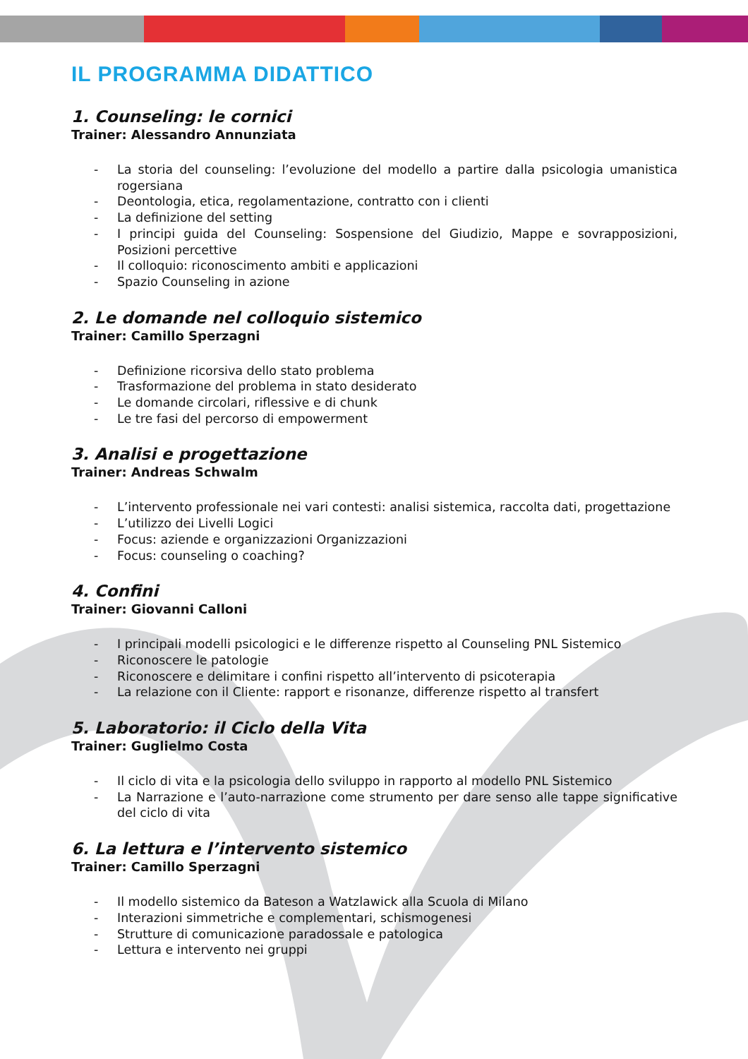IL PROGRAMMA DIDATTICO
1. Counseling: le cornici
Trainer: Alessandro Annunziata
- La storia del counseling: l’evoluzione del modello a partire dalla psicologia umanistica rogersiana
- Deontologia, etica, regolamentazione, contratto con i clienti
- La definizione del setting
- I principi guida del Counseling: Sospensione del Giudizio, Mappe e sovrapposizioni, Posizioni percettive
- Il colloquio: riconoscimento ambiti e applicazioni
- Spazio Counseling in azione
2. Le domande nel colloquio sistemico
Trainer: Camillo Sperzagni
- Definizione ricorsiva dello stato problema
- Trasformazione del problema in stato desiderato
- Le domande circolari, riflessive e di chunk
- Le tre fasi del percorso di empowerment
3. Analisi e progettazione
Trainer: Andreas Schwalm
- L’intervento professionale nei vari contesti: analisi sistemica, raccolta dati, progettazione
- L’utilizzo dei Livelli Logici
- Focus: aziende e organizzazioni Organizzazioni
- Focus: counseling o coaching?
4. Confini
Trainer: Giovanni Calloni
- I principali modelli psicologici e le differenze rispetto al Counseling PNL Sistemico
- Riconoscere le patologie
- Riconoscere e delimitare i confini rispetto all’intervento di psicoterapia
- La relazione con il Cliente: rapport e risonanze, differenze rispetto al transfert
5. Laboratorio: il Ciclo della Vita
Trainer: Guglielmo Costa
- Il ciclo di vita e la psicologia dello sviluppo in rapporto al modello PNL Sistemico
- La Narrazione e l’auto-narrazione come strumento per dare senso alle tappe significative del ciclo di vita
6. La lettura e l’intervento sistemico
Trainer: Camillo Sperzagni
- Il modello sistemico da Bateson a Watzlawick alla Scuola di Milano
- Interazioni simmetriche e complementari, schismogenesi
- Strutture di comunicazione paradossale e patologica
- Lettura e intervento nei gruppi